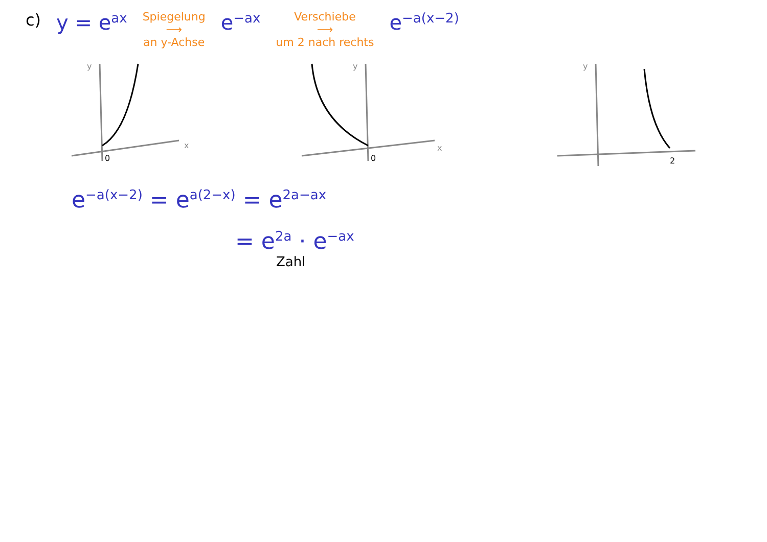c)
y = e<sup>ax</sup>
Spiegelung
⟶
an y-Achse
e<sup>−ax</sup>
Verschiebe
⟶
um 2 nach rechts
e<sup>−a(x−2)</sup>
y
x
0
y
x
0
y
2
e<sup>−a(x−2)</sup> = e<sup>a(2−x)</sup> = e<sup>2a−ax</sup>
= e<sup>2a</sup> · e<sup>−ax</sup>
Zahl